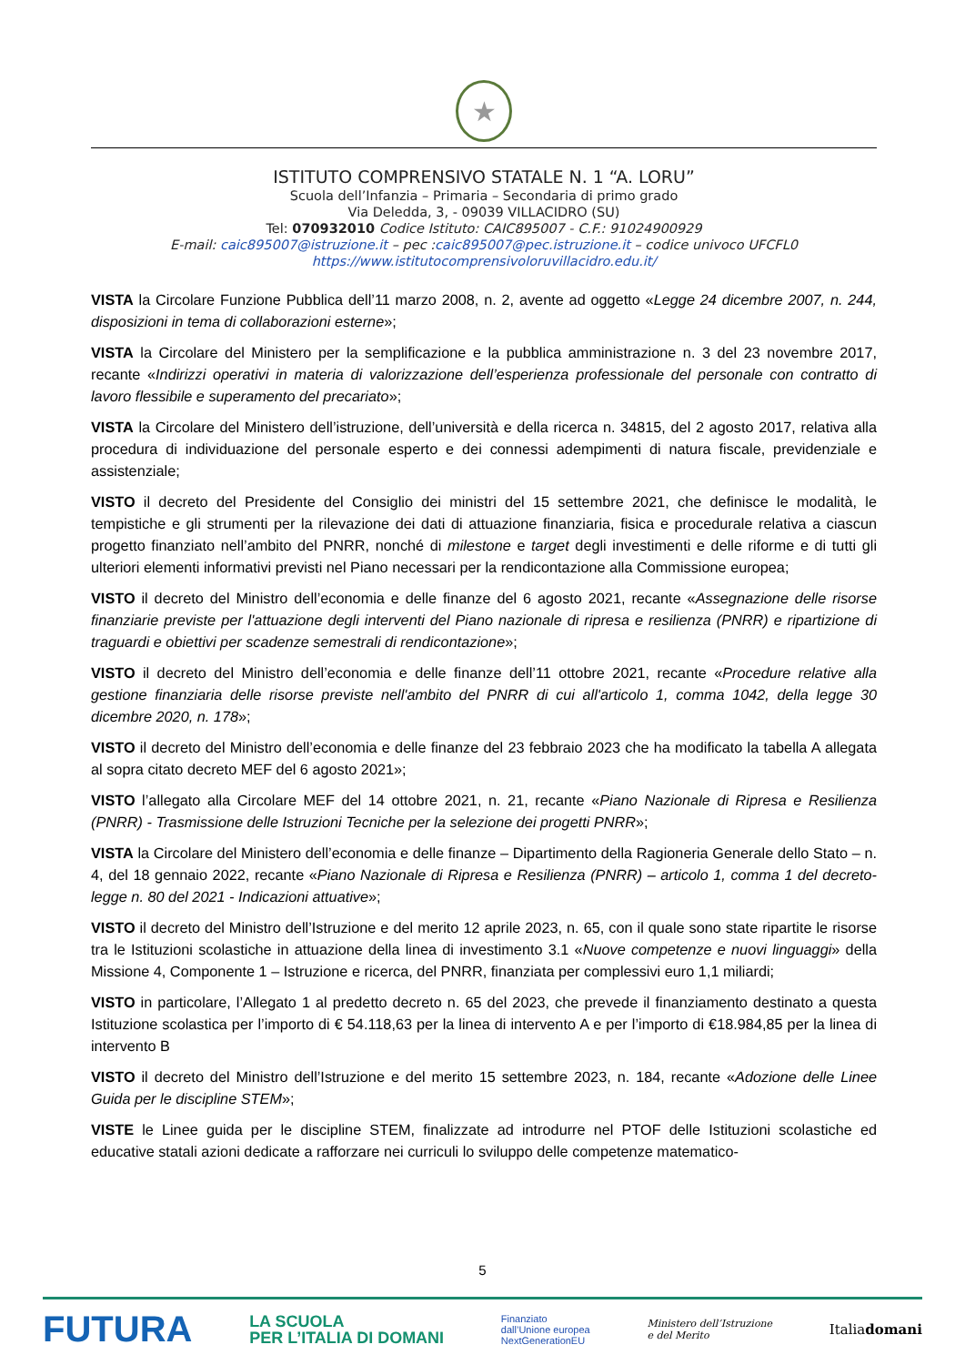★
ISTITUTO COMPRENSIVO STATALE N. 1 “A. LORU”
Scuola dell’Infanzia – Primaria – Secondaria di primo grado
Via Deledda, 3, - 09039 VILLACIDRO (SU)
Tel: 070932010 Codice Istituto: CAIC895007 - C.F.: 91024900929
E-mail: caic895007@istruzione.it – pec :caic895007@pec.istruzione.it – codice univoco UFCFL0
https://www.istitutocomprensivoloruvillacidro.edu.it/
VISTA la Circolare Funzione Pubblica dell’11 marzo 2008, n. 2, avente ad oggetto «Legge 24 dicembre 2007, n. 244, disposizioni in tema di collaborazioni esterne»;
VISTA la Circolare del Ministero per la semplificazione e la pubblica amministrazione n. 3 del 23 novembre 2017, recante «Indirizzi operativi in materia di valorizzazione dell’esperienza professionale del personale con contratto di lavoro flessibile e superamento del precariato»;
VISTA la Circolare del Ministero dell’istruzione, dell’università e della ricerca n. 34815, del 2 agosto 2017, relativa alla procedura di individuazione del personale esperto e dei connessi adempimenti di natura fiscale, previdenziale e assistenziale;
VISTO il decreto del Presidente del Consiglio dei ministri del 15 settembre 2021, che definisce le modalità, le tempistiche e gli strumenti per la rilevazione dei dati di attuazione finanziaria, fisica e procedurale relativa a ciascun progetto finanziato nell’ambito del PNRR, nonché di milestone e target degli investimenti e delle riforme e di tutti gli ulteriori elementi informativi previsti nel Piano necessari per la rendicontazione alla Commissione europea;
VISTO il decreto del Ministro dell’economia e delle finanze del 6 agosto 2021, recante «Assegnazione delle risorse finanziarie previste per l'attuazione degli interventi del Piano nazionale di ripresa e resilienza (PNRR) e ripartizione di traguardi e obiettivi per scadenze semestrali di rendicontazione»;
VISTO il decreto del Ministro dell’economia e delle finanze dell’11 ottobre 2021, recante «Procedure relative alla gestione finanziaria delle risorse previste nell'ambito del PNRR di cui all'articolo 1, comma 1042, della legge 30 dicembre 2020, n. 178»;
VISTO il decreto del Ministro dell’economia e delle finanze del 23 febbraio 2023 che ha modificato la tabella A allegata al sopra citato decreto MEF del 6 agosto 2021»;
VISTO l’allegato alla Circolare MEF del 14 ottobre 2021, n. 21, recante «Piano Nazionale di Ripresa e Resilienza (PNRR) - Trasmissione delle Istruzioni Tecniche per la selezione dei progetti PNRR»;
VISTA la Circolare del Ministero dell’economia e delle finanze – Dipartimento della Ragioneria Generale dello Stato – n. 4, del 18 gennaio 2022, recante «Piano Nazionale di Ripresa e Resilienza (PNRR) – articolo 1, comma 1 del decreto-legge n. 80 del 2021 - Indicazioni attuative»;
VISTO il decreto del Ministro dell’Istruzione e del merito 12 aprile 2023, n. 65, con il quale sono state ripartite le risorse tra le Istituzioni scolastiche in attuazione della linea di investimento 3.1 «Nuove competenze e nuovi linguaggi» della Missione 4, Componente 1 – Istruzione e ricerca, del PNRR, finanziata per complessivi euro 1,1 miliardi;
VISTO in particolare, l’Allegato 1 al predetto decreto n. 65 del 2023, che prevede il finanziamento destinato a questa Istituzione scolastica per l’importo di € 54.118,63 per la linea di intervento A e per l’importo di €18.984,85 per la linea di intervento B
VISTO il decreto del Ministro dell’Istruzione e del merito 15 settembre 2023, n. 184, recante «Adozione delle Linee Guida per le discipline STEM»;
VISTE le Linee guida per le discipline STEM, finalizzate ad introdurre nel PTOF delle Istituzioni scolastiche ed educative statali azioni dedicate a rafforzare nei curriculi lo sviluppo delle competenze matematico-
5
FUTURA LA SCUOLA
PER L’ITALIA DI DOMANI Finanziato
dall’Unione europea
NextGenerationEU Ministero dell’Istruzione
e del Merito Italiadomani